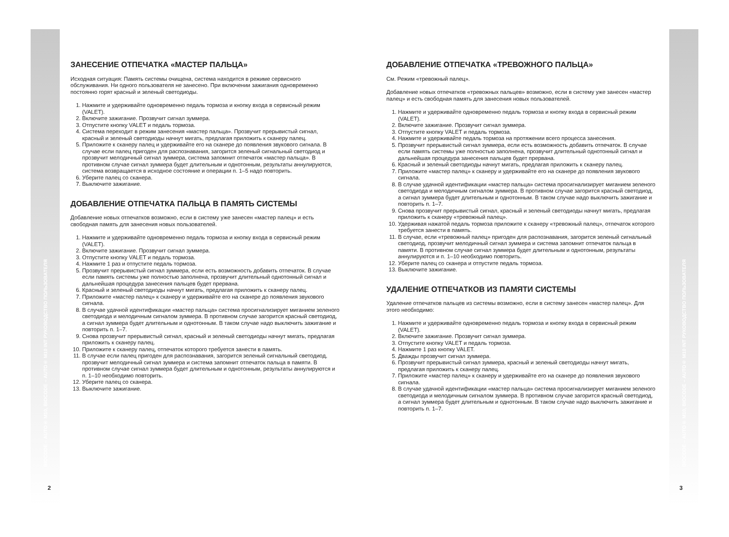BIOCODE – AUTO® M10, BIOCODE – AUTO® M10 INT РУКОВОДСТВО ПОЛЬЗОВАТЕЛЯ
ЗАНЕСЕНИЕ ОТПЕЧАТКА «МАСТЕР ПАЛЬЦА»
Исходная ситуация: Память системы очищена, система находится в режиме сервисного обслуживания. Ни одного пользователя не занесено. При включении зажигания одновременно постоянно горят красный и зеленый светодиоды.
1. Нажмите и удерживайте одновременно педаль тормоза и кнопку входа в сервисный режим (VALET).
2. Включите зажигание. Прозвучит сигнал зуммера.
3. Отпустите кнопку VALET и педаль тормоза.
4. Система переходит в режим занесения «мастер пальца». Прозвучит прерывистый сигнал, красный и зеленый светодиоды начнут мигать, предлагая приложить к сканеру палец.
5. Приложите к сканеру палец и удерживайте его на сканере до появления звукового сигнала. В случае если палец пригоден для распознавания, загорится зеленый сигнальный светодиод и прозвучит мелодичный сигнал зуммера, система запомнит отпечаток «мастер пальца». В противном случае сигнал зуммера будет длительным и однотонным, результаты аннулируются, система возвращается в исходное состояние и операции п. 1–5 надо повторить.
6. Уберите палец со сканера.
7. Выключите зажигание.
ДОБАВЛЕНИЕ ОТПЕЧАТКА ПАЛЬЦА В ПАМЯТЬ СИСТЕМЫ
Добавление новых отпечатков возможно, если в систему уже занесен «мастер палец» и есть свободная память для занесения новых пользователей.
1. Нажмите и удерживайте одновременно педаль тормоза и кнопку входа в сервисный режим (VALET).
2. Включите зажигание. Прозвучит сигнал зуммера.
3. Отпустите кнопку VALET и педаль тормоза.
4. Нажмите 1 раз и отпустите педаль тормоза.
5. Прозвучит прерывистый сигнал зуммера, если есть возможность добавить отпечаток. В случае если память системы уже полностью заполнена, прозвучит длительный однотонный сигнал и дальнейшая процедура занесения пальцев будет прервана.
6. Красный и зеленый светодиоды начнут мигать, предлагая приложить к сканеру палец.
7. Приложите «мастер палец» к сканеру и удерживайте его на сканере до появления звукового сигнала.
8. В случае удачной идентификации «мастер пальца» система просигнализирует миганием зеленого светодиода и мелодичным сигналом зуммера. В противном случае загорится красный светодиод, а сигнал зуммера будет длительным и однотонным. В таком случае надо выключить зажигание и повторить п. 1–7.
9. Снова прозвучит прерывистый сигнал, красный и зеленый светодиоды начнут мигать, предлагая приложить к сканеру палец.
10. Приложите к сканеру палец, отпечаток которого требуется занести в память.
11. В случае если палец пригоден для распознавания, загорится зеленый сигнальный светодиод, прозвучит мелодичный сигнал зуммера и система запомнит отпечаток пальца в памяти. В противном случае сигнал зуммера будет длительным и однотонным, результаты аннулируются и п. 1–10 необходимо повторить.
12. Уберите палец со сканера.
13. Выключите зажигание.
2
ДОБАВЛЕНИЕ ОТПЕЧАТКА «ТРЕВОЖНОГО ПАЛЬЦА»
См. Режим «тревожный палец».
Добавление новых отпечатков «тревожных пальцев» возможно, если в систему уже занесен «мастер палец» и есть свободная память для занесения новых пользователей.
1. Нажмите и удерживайте одновременно педаль тормоза и кнопку входа в сервисный режим (VALET).
2. Включите зажигание. Прозвучит сигнал зуммера.
3. Отпустите кнопку VALET и педаль тормоза.
4. Нажмите и удерживайте педаль тормоза на протяжении всего процесса занесения.
5. Прозвучит прерывистый сигнал зуммера, если есть возможность добавить отпечаток. В случае если память системы уже полностью заполнена, прозвучит длительный однотонный сигнал и дальнейшая процедура занесения пальцев будет прервана.
6. Красный и зеленый светодиоды начнут мигать, предлагая приложить к сканеру палец.
7. Приложите «мастер палец» к сканеру и удерживайте его на сканере до появления звукового сигнала.
8. В случае удачной идентификации «мастер пальца» система просигнализирует миганием зеленого светодиода и мелодичным сигналом зуммера. В противном случае загорится красный светодиод, а сигнал зуммера будет длительным и однотонным. В таком случае надо выключить зажигание и повторить п. 1–7.
9. Снова прозвучит прерывистый сигнал, красный и зеленый светодиоды начнут мигать, предлагая приложить к сканеру «тревожный палец».
10. Удерживая нажатой педаль тормоза приложите к сканеру «тревожный палец», отпечаток которого требуется занести в память.
11. В случае, если «тревожный палец» пригоден для распознавания, загорится зеленый сигнальный светодиод, прозвучит мелодичный сигнал зуммера и система запомнит отпечаток пальца в памяти. В противном случае сигнал зуммера будет длительным и однотонным, результаты аннулируются и п. 1–10 необходимо повторить.
12. Уберите палец со сканера и отпустите педаль тормоза.
13. Выключите зажигание.
УДАЛЕНИЕ ОТПЕЧАТКОВ ИЗ ПАМЯТИ СИСТЕМЫ
Удаление отпечатков пальцев из системы возможно, если в систему занесен «мастер палец». Для этого необходимо:
1. Нажмите и удерживайте одновременно педаль тормоза и кнопку входа в сервисный режим (VALET).
2. Включите зажигание. Прозвучит сигнал зуммера.
3. Отпустите кнопку VALET и педаль тормоза.
4. Нажмите 1 раз кнопку VALET.
5. Дважды прозвучит сигнал зуммера.
6. Прозвучит прерывистый сигнал зуммера, красный и зеленый светодиоды начнут мигать, предлагая приложить к сканеру палец.
7. Приложите «мастер палец» к сканеру и удерживайте его на сканере до появления звукового сигнала.
8. В случае удачной идентификации «мастер пальца» система просигнализирует миганием зеленого светодиода и мелодичным сигналом зуммера. В противном случае загорится красный светодиод, а сигнал зуммера будет длительным и однотонным. В таком случае надо выключить зажигание и повторить п. 1–7.
BIOCODE – AUTO® M10, BIOCODE – AUTO® M10 INT РУКОВОДСТВО ПОЛЬЗОВАТЕЛЯ
3